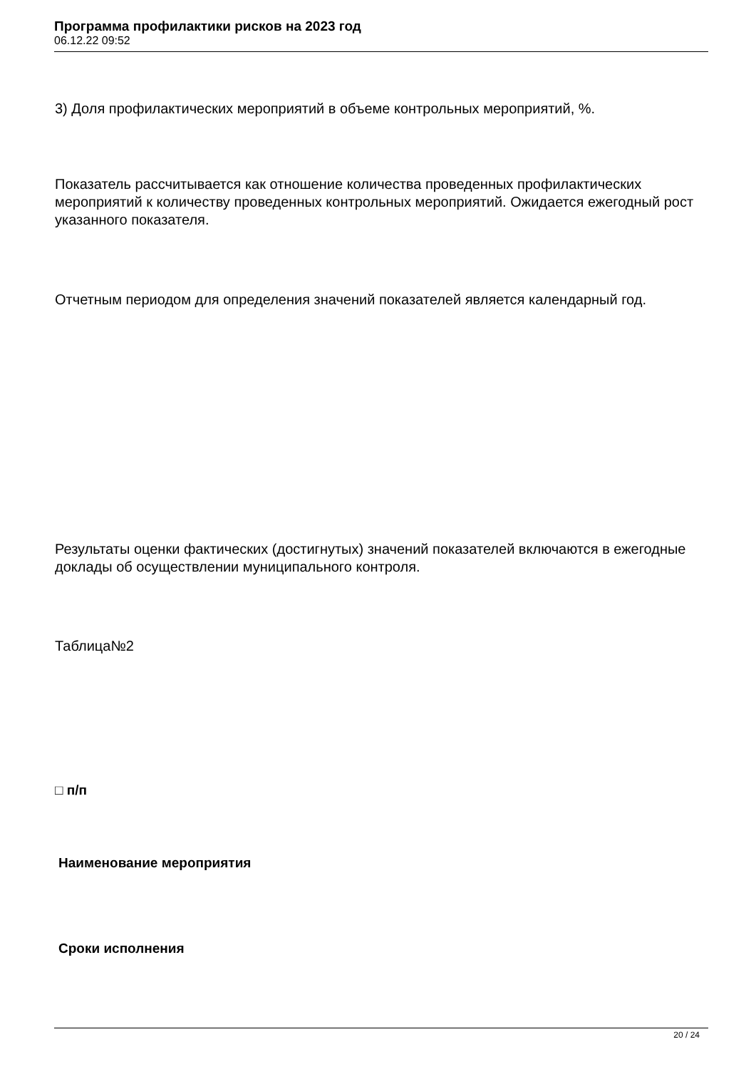Программа профилактики рисков на 2023 год
06.12.22 09:52
3) Доля профилактических мероприятий в объеме контрольных мероприятий, %.
Показатель рассчитывается как отношение количества проведенных профилактических мероприятий к количеству проведенных контрольных мероприятий. Ожидается ежегодный рост указанного показателя.
Отчетным периодом для определения значений показателей является календарный год.
Результаты оценки фактических (достигнутых) значений показателей включаются в ежегодные доклады об осуществлении муниципального контроля.
Таблица№2
□ п/п
Наименование мероприятия
Сроки исполнения
20 / 24